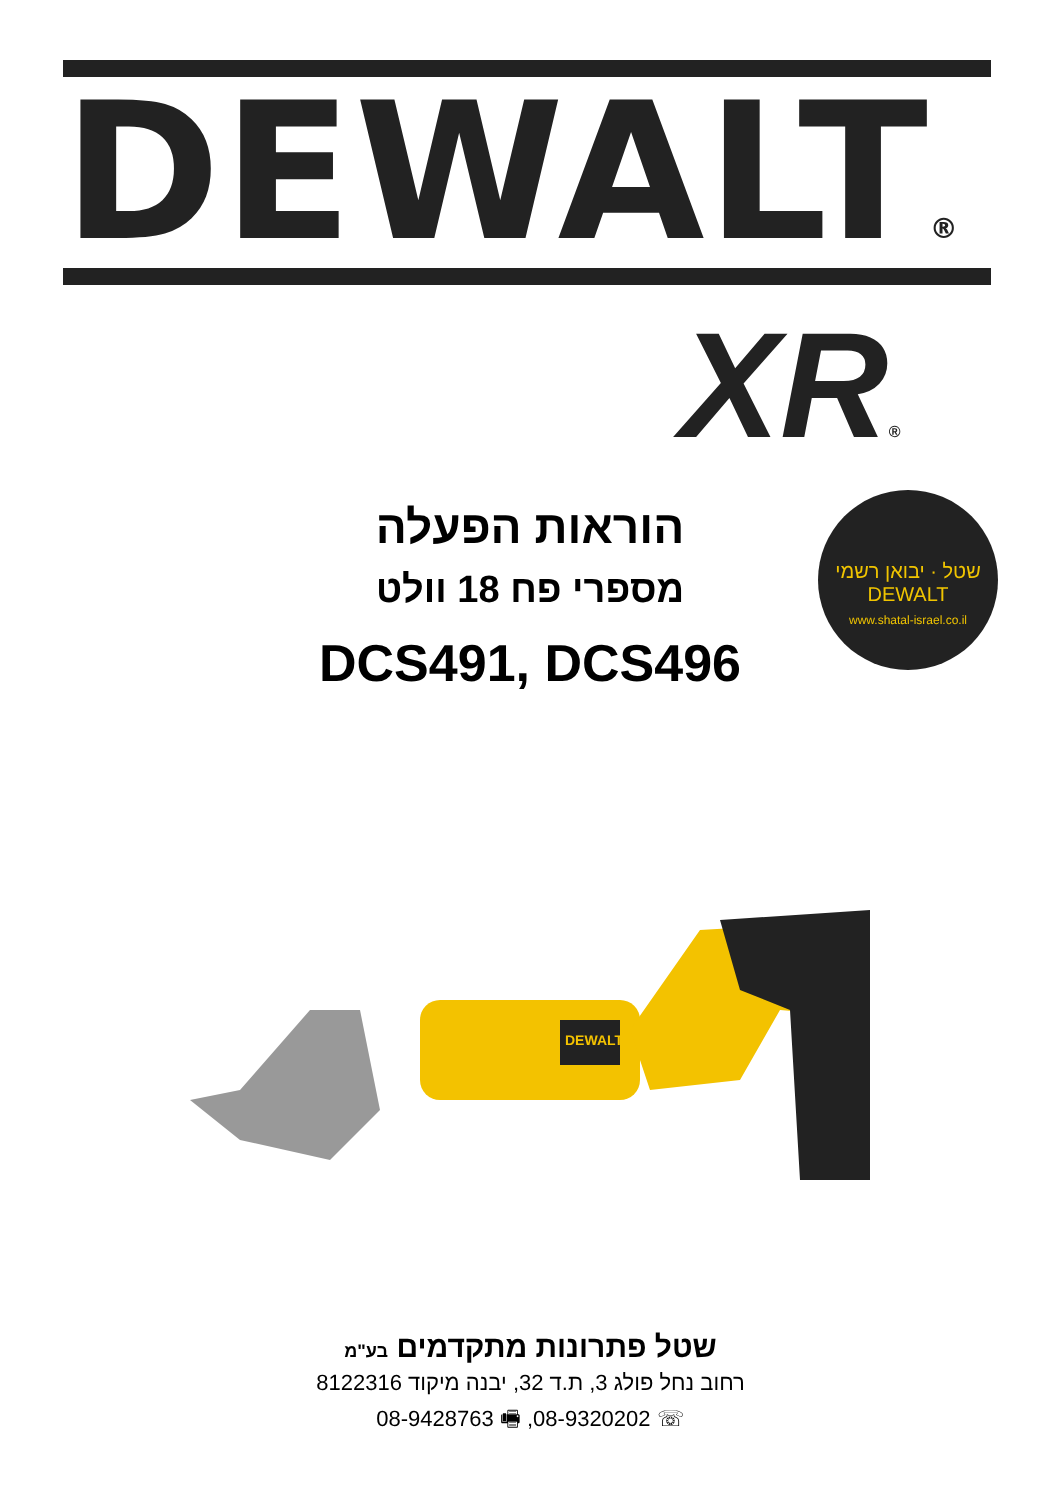DEWALT®
XR®
שטל · יבואן רשמי
DEWALT
www.shatal-israel.co.il
הוראות הפעלה
מספרי פח 18 וולט
DCS491, DCS496
DEWALT
שטל פתרונות מתקדמים בע"מ
רחוב נחל פולג 3, ת.ד 32, יבנה מיקוד 8122316
☏ 08-9320202, 🖷 08-9428763